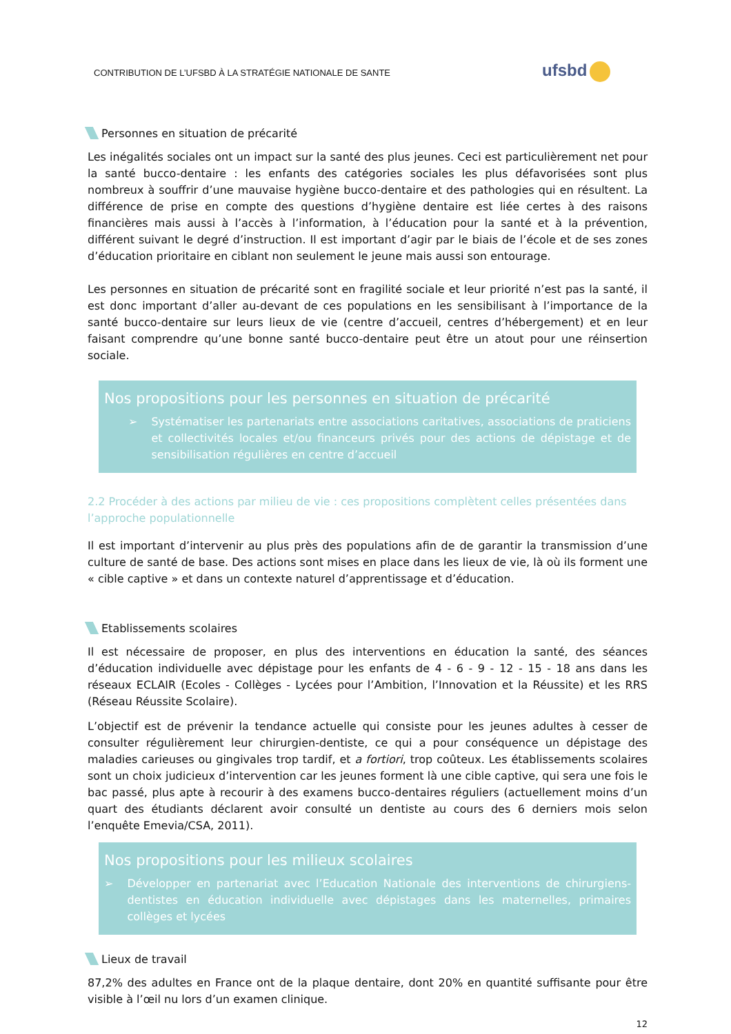CONTRIBUTION DE L’UFSBD À LA STRATÉGIE NATIONALE DE SANTE
ufsbd
Personnes en situation de précarité
Les inégalités sociales ont un impact sur la santé des plus jeunes. Ceci est particulièrement net pour la santé bucco-dentaire : les enfants des catégories sociales les plus défavorisées sont plus nombreux à souffrir d’une mauvaise hygiène bucco-dentaire et des pathologies qui en résultent. La différence de prise en compte des questions d’hygiène dentaire est liée certes à des raisons financières mais aussi à l’accès à l’information, à l’éducation pour la santé et à la prévention, différent suivant le degré d’instruction. Il est important d’agir par le biais de l’école et de ses zones d’éducation prioritaire en ciblant non seulement le jeune mais aussi son entourage.
Les personnes en situation de précarité sont en fragilité sociale et leur priorité n’est pas la santé, il est donc important d’aller au-devant de ces populations en les sensibilisant à l’importance de la santé bucco-dentaire sur leurs lieux de vie (centre d’accueil, centres d’hébergement) et en leur faisant comprendre qu’une bonne santé bucco-dentaire peut être un atout pour une réinsertion sociale.
Nos propositions pour les personnes en situation de précarité
➢ Systématiser les partenariats entre associations caritatives, associations de praticiens et collectivités locales et/ou financeurs privés pour des actions de dépistage et de sensibilisation régulières en centre d’accueil
2.2 Procéder à des actions par milieu de vie : ces propositions complètent celles présentées dans l’approche populationnelle
Il est important d’intervenir au plus près des populations afin de de garantir la transmission d’une culture de santé de base. Des actions sont mises en place dans les lieux de vie, là où ils forment une « cible captive » et dans un contexte naturel d’apprentissage et d’éducation.
Etablissements scolaires
Il est nécessaire de proposer, en plus des interventions en éducation la santé, des séances d’éducation individuelle avec dépistage pour les enfants de 4 - 6 - 9 - 12 - 15 - 18 ans dans les réseaux ECLAIR (Ecoles - Collèges - Lycées pour l’Ambition, l’Innovation et la Réussite) et les RRS (Réseau Réussite Scolaire).
L’objectif est de prévenir la tendance actuelle qui consiste pour les jeunes adultes à cesser de consulter régulièrement leur chirurgien-dentiste, ce qui a pour conséquence un dépistage des maladies carieuses ou gingivales trop tardif, et a fortiori, trop coûteux. Les établissements scolaires sont un choix judicieux d’intervention car les jeunes forment là une cible captive, qui sera une fois le bac passé, plus apte à recourir à des examens bucco-dentaires réguliers (actuellement moins d’un quart des étudiants déclarent avoir consulté un dentiste au cours des 6 derniers mois selon l’enquête Emevia/CSA, 2011).
Nos propositions pour les milieux scolaires
➢ Développer en partenariat avec l’Education Nationale des interventions de chirurgiens-dentistes en éducation individuelle avec dépistages dans les maternelles, primaires collèges et lycées
Lieux de travail
87,2% des adultes en France ont de la plaque dentaire, dont 20% en quantité suffisante pour être visible à l’œil nu lors d’un examen clinique.
12